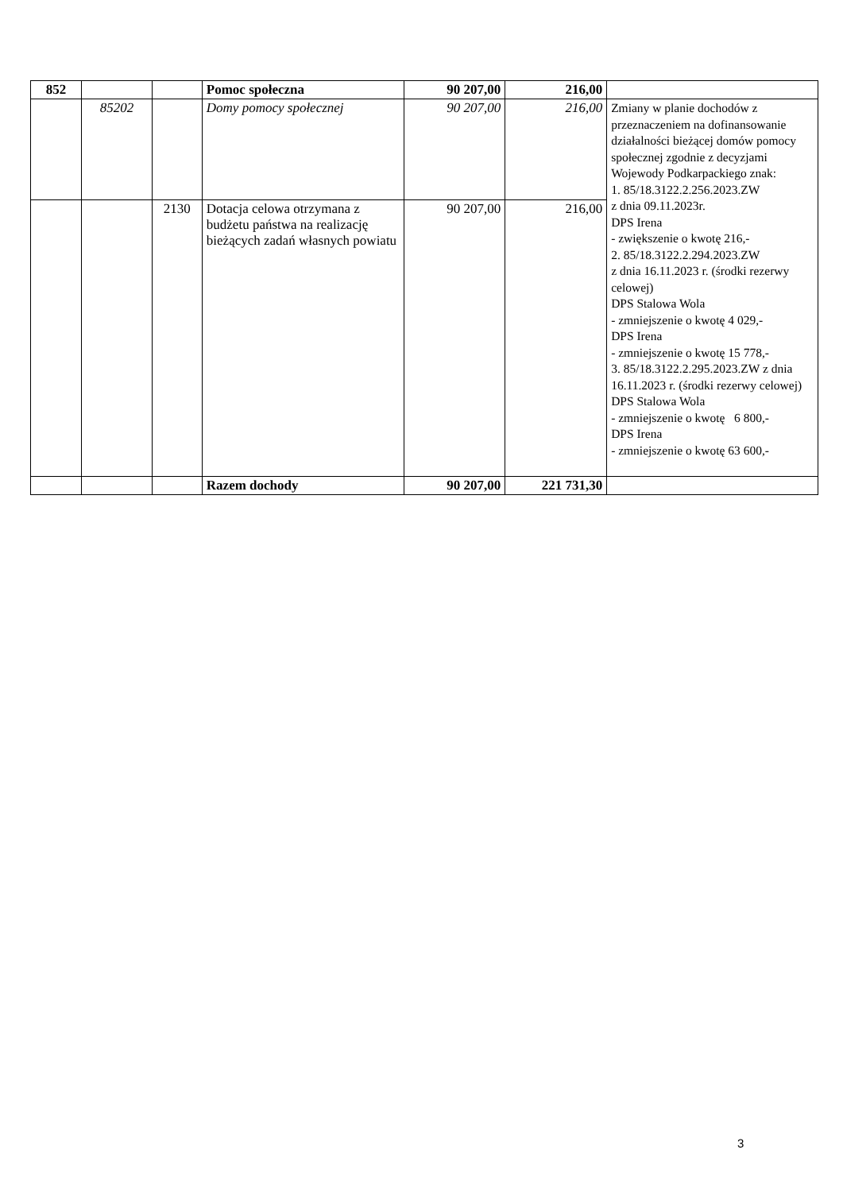| 852 | | | Pomoc społeczna | 90 207,00 | 216,00 | |
| | 85202 | | Domy pomocy społecznej | 90 207,00 | 216,00 | Zmiany w planie dochodów z przeznaczeniem na dofinansowanie działalności bieżącej domów pomocy społecznej zgodnie z decyzjami Wojewody Podkarpackiego znak: 1. 85/18.3122.2.256.2023.ZW z dnia 09.11.2023r. DPS Irena - zwiększenie o kwotę 216,- 2. 85/18.3122.2.294.2023.ZW z dnia 16.11.2023 r. (środki rezerwy celowej) DPS Stalowa Wola - zmniejszenie o kwotę 4 029,- DPS Irena - zmniejszenie o kwotę 15 778,- 3. 85/18.3122.2.295.2023.ZW z dnia 16.11.2023 r. (środki rezerwy celowej) DPS Stalowa Wola - zmniejszenie o kwotę 6 800,- DPS Irena - zmniejszenie o kwotę 63 600,- |
| | | 2130 | Dotacja celowa otrzymana z budżetu państwa na realizację bieżących zadań własnych powiatu | 90 207,00 | 216,00 | |
| | | | Razem dochody | 90 207,00 | 221 731,30 | |
3